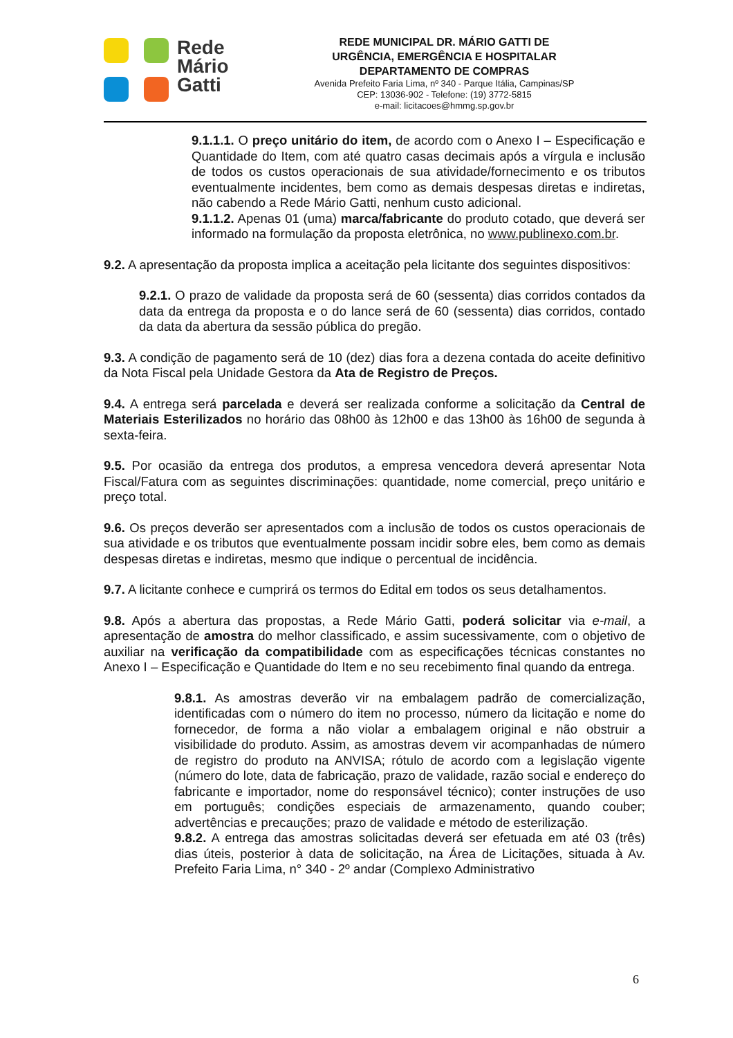Rede
Mário
Gatti
REDE MUNICIPAL DR. MÁRIO GATTI DE
URGÊNCIA, EMERGÊNCIA E HOSPITALAR
DEPARTAMENTO DE COMPRAS
Avenida Prefeito Faria Lima, nº 340 - Parque Itália, Campinas/SP
CEP: 13036-902 - Telefone: (19) 3772-5815
e-mail: licitacoes@hmmg.sp.gov.br
9.1.1.1. O preço unitário do item, de acordo com o Anexo I – Especificação e Quantidade do Item, com até quatro casas decimais após a vírgula e inclusão de todos os custos operacionais de sua atividade/fornecimento e os tributos eventualmente incidentes, bem como as demais despesas diretas e indiretas, não cabendo a Rede Mário Gatti, nenhum custo adicional.
9.1.1.2. Apenas 01 (uma) marca/fabricante do produto cotado, que deverá ser informado na formulação da proposta eletrônica, no www.publinexo.com.br.
9.2. A apresentação da proposta implica a aceitação pela licitante dos seguintes dispositivos:
9.2.1. O prazo de validade da proposta será de 60 (sessenta) dias corridos contados da data da entrega da proposta e o do lance será de 60 (sessenta) dias corridos, contado da data da abertura da sessão pública do pregão.
9.3. A condição de pagamento será de 10 (dez) dias fora a dezena contada do aceite definitivo da Nota Fiscal pela Unidade Gestora da Ata de Registro de Preços.
9.4. A entrega será parcelada e deverá ser realizada conforme a solicitação da Central de Materiais Esterilizados no horário das 08h00 às 12h00 e das 13h00 às 16h00 de segunda à sexta-feira.
9.5. Por ocasião da entrega dos produtos, a empresa vencedora deverá apresentar Nota Fiscal/Fatura com as seguintes discriminações: quantidade, nome comercial, preço unitário e preço total.
9.6. Os preços deverão ser apresentados com a inclusão de todos os custos operacionais de sua atividade e os tributos que eventualmente possam incidir sobre eles, bem como as demais despesas diretas e indiretas, mesmo que indique o percentual de incidência.
9.7. A licitante conhece e cumprirá os termos do Edital em todos os seus detalhamentos.
9.8. Após a abertura das propostas, a Rede Mário Gatti, poderá solicitar via e-mail, a apresentação de amostra do melhor classificado, e assim sucessivamente, com o objetivo de auxiliar na verificação da compatibilidade com as especificações técnicas constantes no Anexo I – Especificação e Quantidade do Item e no seu recebimento final quando da entrega.
9.8.1. As amostras deverão vir na embalagem padrão de comercialização, identificadas com o número do item no processo, número da licitação e nome do fornecedor, de forma a não violar a embalagem original e não obstruir a visibilidade do produto. Assim, as amostras devem vir acompanhadas de número de registro do produto na ANVISA; rótulo de acordo com a legislação vigente (número do lote, data de fabricação, prazo de validade, razão social e endereço do fabricante e importador, nome do responsável técnico); conter instruções de uso em português; condições especiais de armazenamento, quando couber; advertências e precauções; prazo de validade e método de esterilização.
9.8.2. A entrega das amostras solicitadas deverá ser efetuada em até 03 (três) dias úteis, posterior à data de solicitação, na Área de Licitações, situada à Av. Prefeito Faria Lima, n° 340 - 2º andar (Complexo Administrativo
6